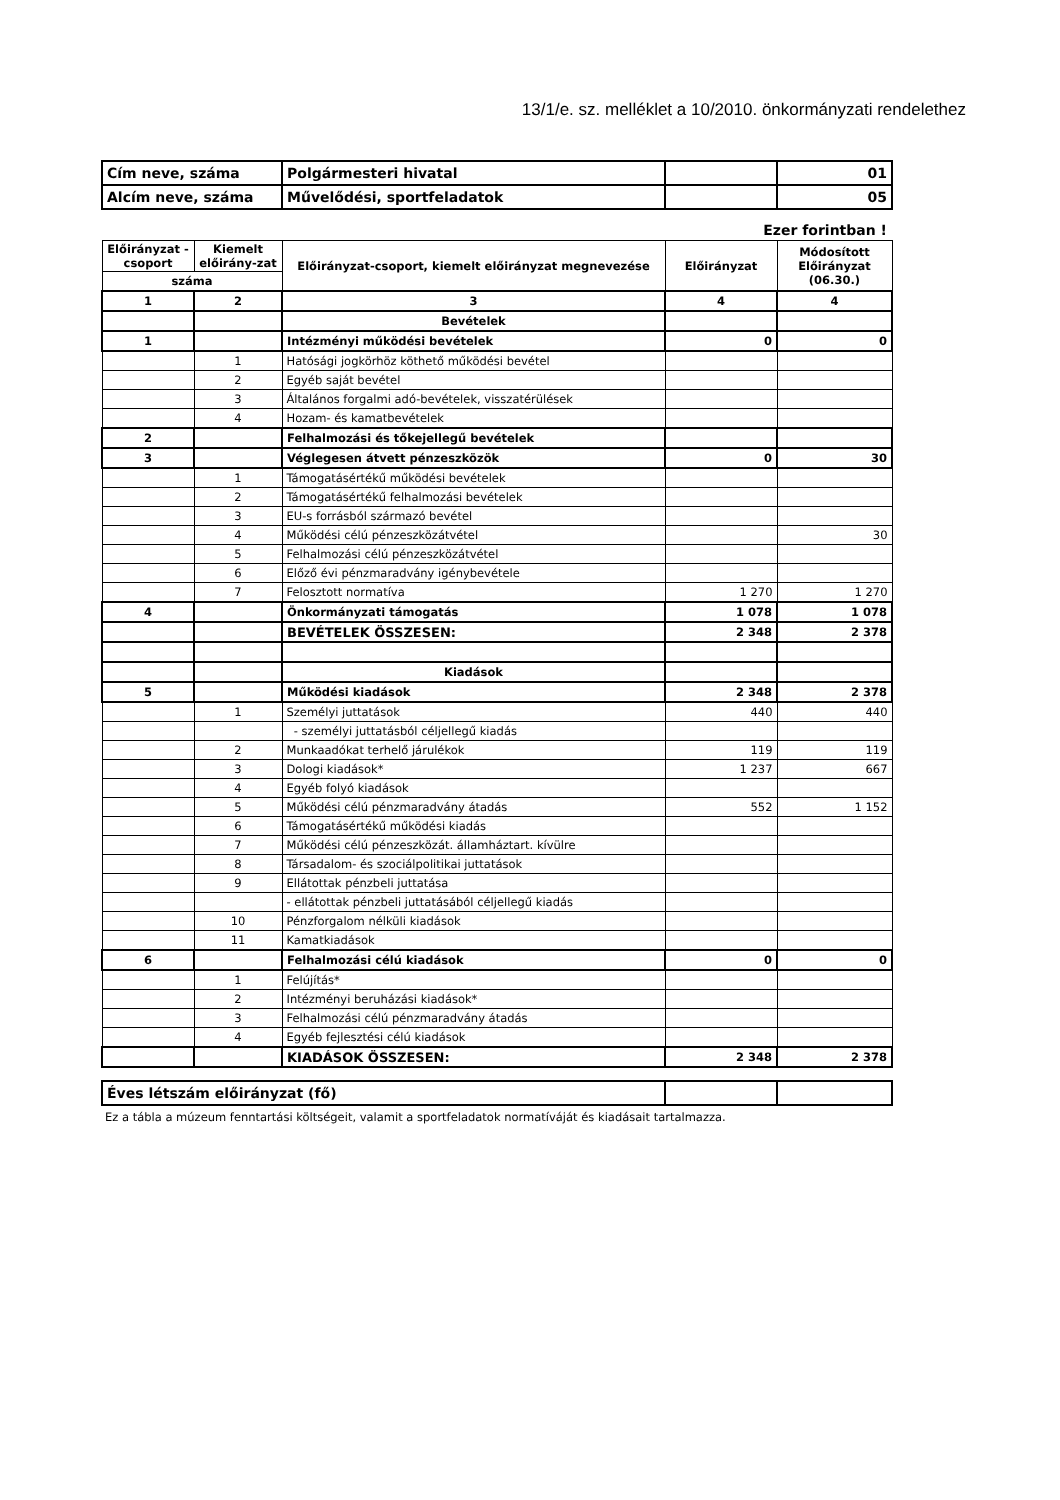13/1/e. sz. melléklet a 10/2010. önkormányzati rendelethez
| Cím neve, száma | Polgármesteri hivatal | | 01 |
| Alcím neve, száma | Művelődési, sportfeladatok | | 05 |
Ezer forintban !
| Előirányzat -csoport | Kiemelt előirány-zat | Előirányzat-csoport, kiemelt előirányzat megnevezése | Előirányzat | Módosított Előirányzat (06.30.) |
| --- | --- | --- | --- | --- |
| száma | | | | |
| 1 | 2 | 3 | 4 | 4 |
| | | Bevételek | | |
| 1 | | Intézményi működési bevételek | 0 | 0 |
| | 1 | Hatósági jogkörhöz köthető működési bevétel | | |
| | 2 | Egyéb saját bevétel | | |
| | 3 | Általános forgalmi adó-bevételek, visszatérülések | | |
| | 4 | Hozam- és kamatbevételek | | |
| 2 | | Felhalmozási és tőkejellegű bevételek | | |
| 3 | | Véglegesen átvett pénzeszközök | 0 | 30 |
| | 1 | Támogatásértékű működési bevételek | | |
| | 2 | Támogatásértékű felhalmozási bevételek | | |
| | 3 | EU-s forrásból származó bevétel | | |
| | 4 | Működési célú pénzeszközátvétel | | 30 |
| | 5 | Felhalmozási célú pénzeszközátvétel | | |
| | 6 | Előző évi pénzmaradvány igénybevétele | | |
| | 7 | Felosztott normatíva | 1 270 | 1 270 |
| 4 | | Önkormányzati támogatás | 1 078 | 1 078 |
| | | BEVÉTELEK ÖSSZESEN: | 2 348 | 2 378 |
| | | Kiadások | | |
| 5 | | Működési kiadások | 2 348 | 2 378 |
| | 1 | Személyi juttatások | 440 | 440 |
| | | - személyi juttatásból céljellegű kiadás | | |
| | 2 | Munkaadókat terhelő járulékok | 119 | 119 |
| | 3 | Dologi kiadások* | 1 237 | 667 |
| | 4 | Egyéb folyó kiadások | | |
| | 5 | Működési célú pénzmaradvány átadás | 552 | 1 152 |
| | 6 | Támogatásértékű működési kiadás | | |
| | 7 | Működési célú pénzeszközát. államháztart. kívülre | | |
| | 8 | Társadalom- és szociálpolitikai juttatások | | |
| | 9 | Ellátottak pénzbeli juttatása | | |
| | | - ellátottak pénzbeli juttatásából céljellegű kiadás | | |
| | 10 | Pénzforgalom nélküli kiadások | | |
| | 11 | Kamatkiadások | | |
| 6 | | Felhalmozási célú kiadások | 0 | 0 |
| | 1 | Felújítás* | | |
| | 2 | Intézményi beruházási kiadások* | | |
| | 3 | Felhalmozási célú pénzmaradvány átadás | | |
| | 4 | Egyéb fejlesztési célú kiadások | | |
| | | KIADÁSOK ÖSSZESEN: | 2 348 | 2 378 |
| Éves létszám előirányzat (fő) | | |
Ez a tábla a múzeum fenntartási költségeit, valamit a sportfeladatok normatíváját és kiadásait tartalmazza.